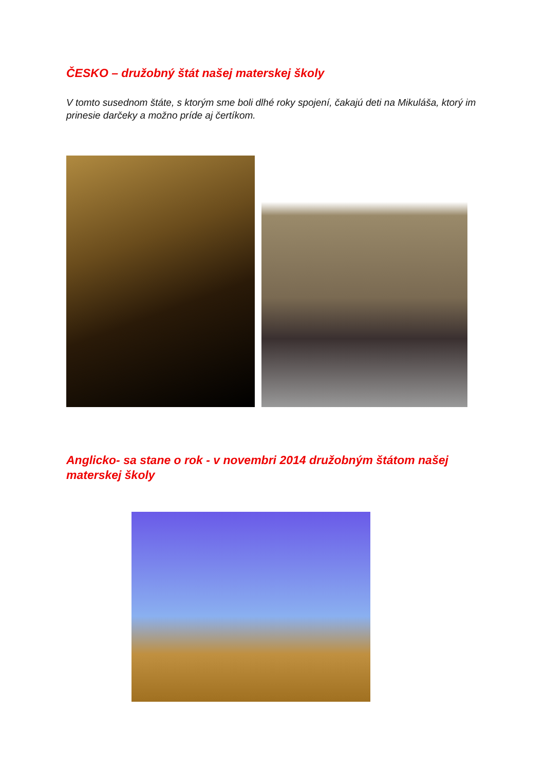ČESKO – družobný štát našej materskej školy
V tomto susednom štáte, s ktorým sme boli dlhé roky spojení, čakajú deti na Mikuláša, ktorý im prinesie darčeky a možno príde aj čertíkom.
Anglicko- sa stane o rok - v novembri 2014 družobným štátom našej materskej školy